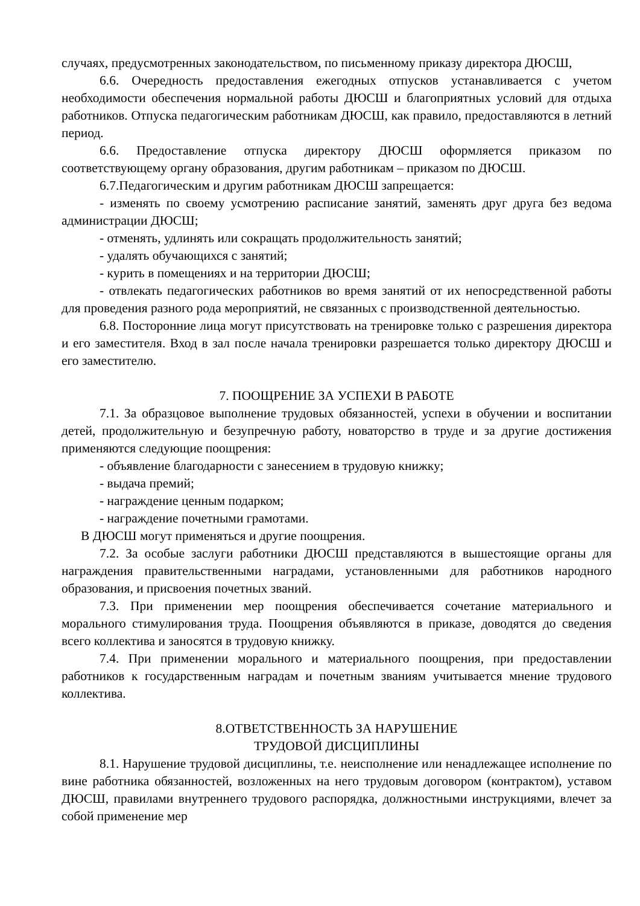случаях, предусмотренных законодательством, по письменному приказу директора ДЮСШ,
6.6. Очередность предоставления ежегодных отпусков устанавливается с учетом необходимости обеспечения нормальной работы ДЮСШ и благоприятных условий для отдыха работников. Отпуска педагогическим работникам ДЮСШ, как правило, предоставляются в летний период.
6.6. Предоставление отпуска директору ДЮСШ оформляется приказом по соответствующему органу образования, другим работникам – приказом по ДЮСШ.
6.7.Педагогическим и другим работникам ДЮСШ запрещается:
- изменять по своему усмотрению расписание занятий, заменять друг друга без ведома администрации ДЮСШ;
- отменять, удлинять или сокращать продолжительность занятий;
- удалять обучающихся с занятий;
- курить в помещениях и на территории ДЮСШ;
- отвлекать педагогических работников во время занятий от их непосредственной работы для проведения разного рода мероприятий, не связанных с производственной деятельностью.
6.8. Посторонние лица могут присутствовать на тренировке только с разрешения директора и его заместителя. Вход в зал после начала тренировки разрешается только директору ДЮСШ и его заместителю.
7. ПООЩРЕНИЕ ЗА УСПЕХИ В РАБОТЕ
7.1. За образцовое выполнение трудовых обязанностей, успехи в обучении и воспитании детей, продолжительную и безупречную работу, новаторство в труде и за другие достижения применяются следующие поощрения:
- объявление благодарности с занесением в трудовую книжку;
- выдача премий;
- награждение ценным подарком;
- награждение почетными грамотами.
В ДЮСШ могут применяться и другие поощрения.
7.2. За особые заслуги работники ДЮСШ представляются в вышестоящие органы для награждения правительственными наградами, установленными для работников народного образования, и присвоения почетных званий.
7.3. При применении мер поощрения обеспечивается сочетание материального и морального стимулирования труда. Поощрения объявляются в приказе, доводятся до сведения всего коллектива и заносятся в трудовую книжку.
7.4. При применении морального и материального поощрения, при предоставлении работников к государственным наградам и почетным званиям учитывается мнение трудового коллектива.
8.ОТВЕТСТВЕННОСТЬ ЗА НАРУШЕНИЕ
ТРУДОВОЙ ДИСЦИПЛИНЫ
8.1. Нарушение трудовой дисциплины, т.е. неисполнение или ненадлежащее исполнение по вине работника обязанностей, возложенных на него трудовым договором (контрактом), уставом ДЮСШ, правилами внутреннего трудового распорядка, должностными инструкциями, влечет за собой применение мер